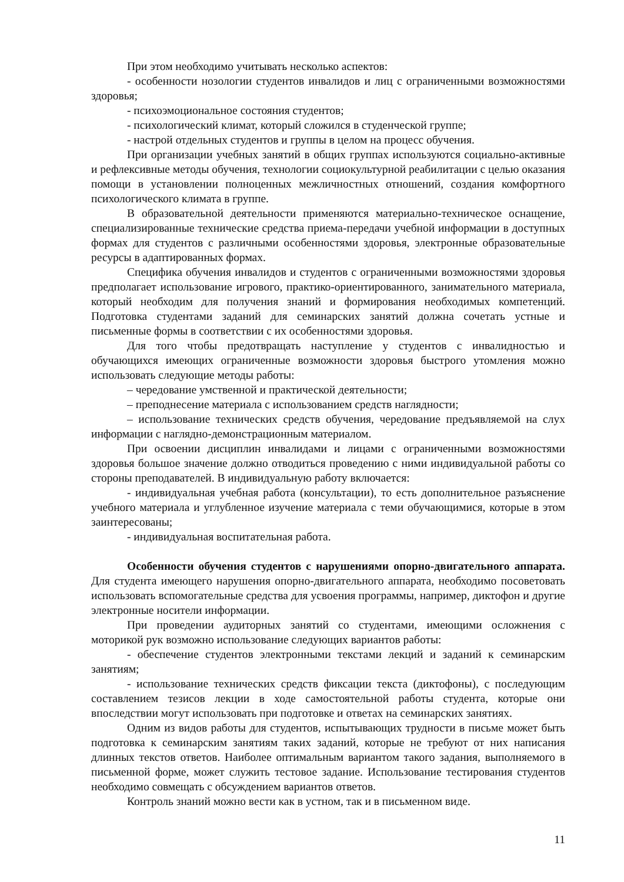При этом необходимо учитывать несколько аспектов:
- особенности нозологии студентов инвалидов и лиц с ограниченными возможностями здоровья;
- психоэмоциональное состояния студентов;
- психологический климат, который сложился в студенческой группе;
- настрой отдельных студентов и группы в целом на процесс обучения.
При организации учебных занятий в общих группах используются социально-активные и рефлексивные методы обучения, технологии социокультурной реабилитации с целью оказания помощи в установлении полноценных межличностных отношений, создания комфортного психологического климата в группе.
В образовательной деятельности применяются материально-техническое оснащение, специализированные технические средства приема-передачи учебной информации в доступных формах для студентов с различными особенностями здоровья, электронные образовательные ресурсы в адаптированных формах.
Специфика обучения инвалидов и студентов с ограниченными возможностями здоровья предполагает использование игрового, практико-ориентированного, занимательного материала, который необходим для получения знаний и формирования необходимых компетенций. Подготовка студентами заданий для семинарских занятий должна сочетать устные и письменные формы в соответствии с их особенностями здоровья.
Для того чтобы предотвращать наступление у студентов с инвалидностью и обучающихся имеющих ограниченные возможности здоровья быстрого утомления можно использовать следующие методы работы:
– чередование умственной и практической деятельности;
– преподнесение материала с использованием средств наглядности;
– использование технических средств обучения, чередование предъявляемой на слух информации с наглядно-демонстрационным материалом.
При освоении дисциплин инвалидами и лицами с ограниченными возможностями здоровья большое значение должно отводиться проведению с ними индивидуальной работы со стороны преподавателей. В индивидуальную работу включается:
- индивидуальная учебная работа (консультации), то есть дополнительное разъяснение учебного материала и углубленное изучение материала с теми обучающимися, которые в этом заинтересованы;
- индивидуальная воспитательная работа.
Особенности обучения студентов с нарушениями опорно-двигательного аппарата. Для студента имеющего нарушения опорно-двигательного аппарата, необходимо посоветовать использовать вспомогательные средства для усвоения программы, например, диктофон и другие электронные носители информации.
При проведении аудиторных занятий со студентами, имеющими осложнения с моторикой рук возможно использование следующих вариантов работы:
- обеспечение студентов электронными текстами лекций и заданий к семинарским занятиям;
- использование технических средств фиксации текста (диктофоны), с последующим составлением тезисов лекции в ходе самостоятельной работы студента, которые они впоследствии могут использовать при подготовке и ответах на семинарских занятиях.
Одним из видов работы для студентов, испытывающих трудности в письме может быть подготовка к семинарским занятиям таких заданий, которые не требуют от них написания длинных текстов ответов. Наиболее оптимальным вариантом такого задания, выполняемого в письменной форме, может служить тестовое задание. Использование тестирования студентов необходимо совмещать с обсуждением вариантов ответов.
Контроль знаний можно вести как в устном, так и в письменном виде.
11